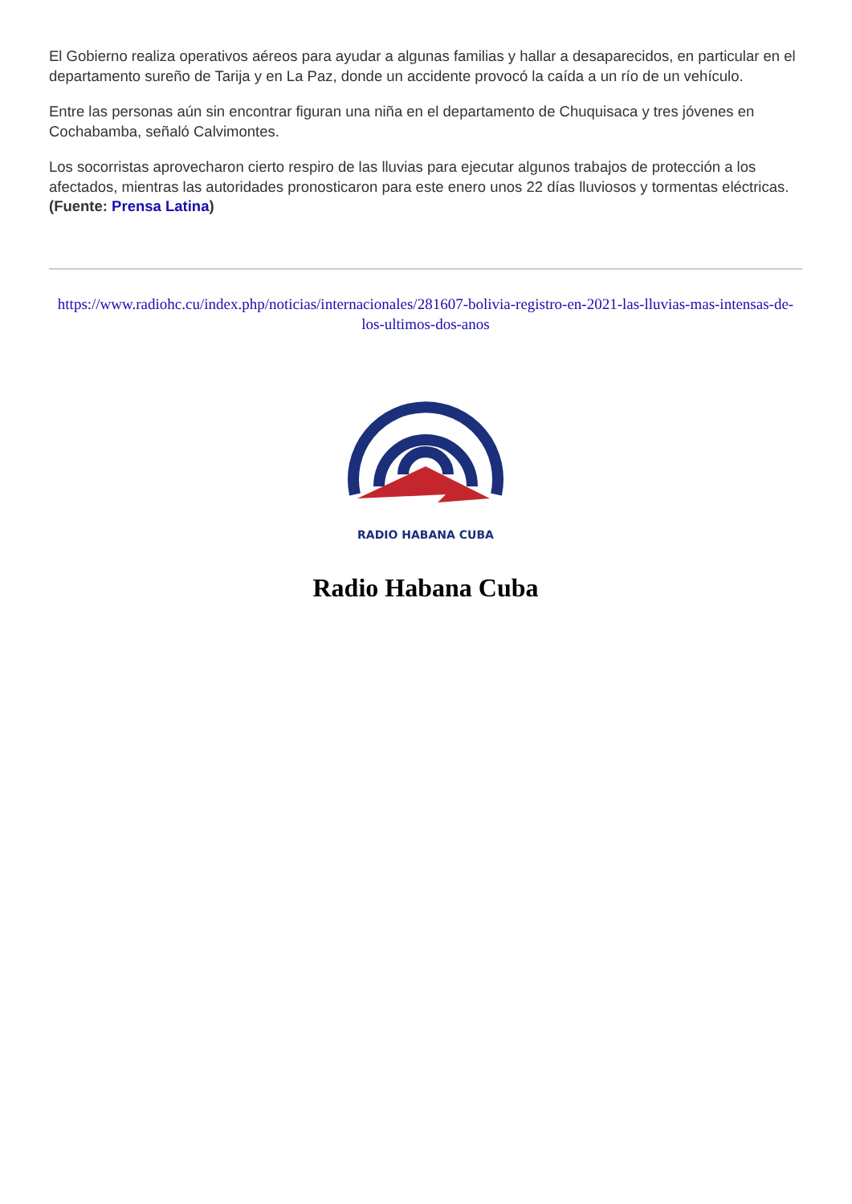El Gobierno realiza operativos aéreos para ayudar a algunas familias y hallar a desaparecidos, en particular en el departamento sureño de Tarija y en La Paz, donde un accidente provocó la caída a un río de un vehículo.
Entre las personas aún sin encontrar figuran una niña en el departamento de Chuquisaca y tres jóvenes en Cochabamba, señaló Calvimontes.
Los socorristas aprovecharon cierto respiro de las lluvias para ejecutar algunos trabajos de protección a los afectados, mientras las autoridades pronosticaron para este enero unos 22 días lluviosos y tormentas eléctricas. (Fuente: Prensa Latina)
https://www.radiohc.cu/index.php/noticias/internacionales/281607-bolivia-registro-en-2021-las-lluvias-mas-intensas-de-los-ultimos-dos-anos
RADIO HABANA CUBA
Radio Habana Cuba